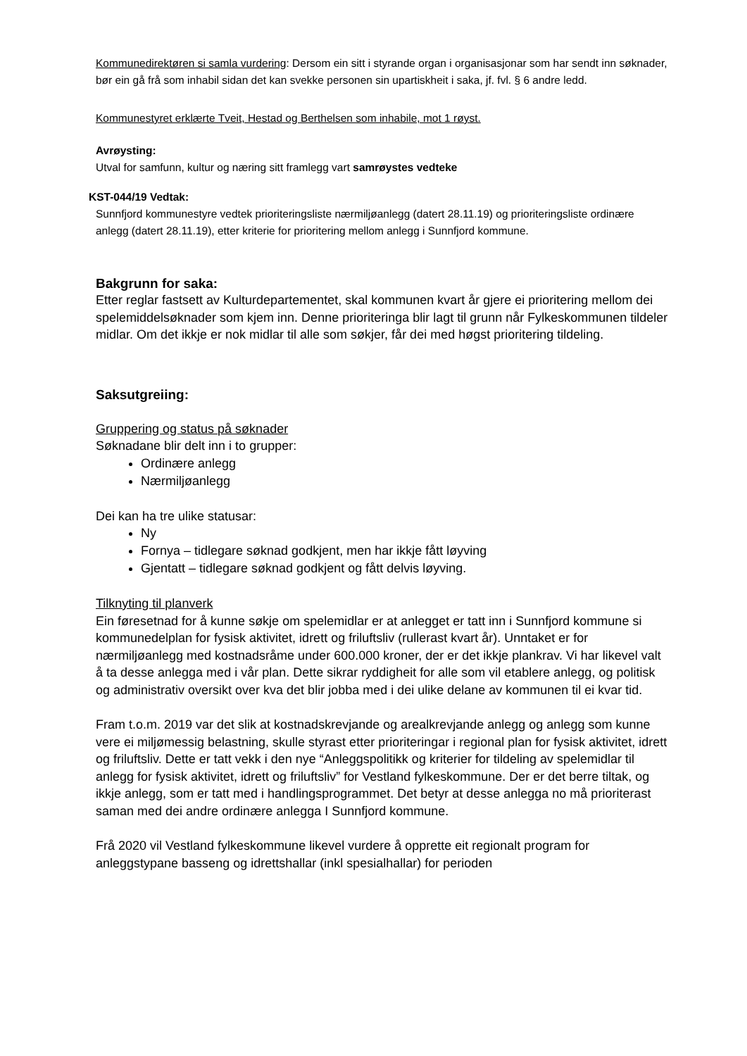Kommunedirektøren si samla vurdering: Dersom ein sitt i styrande organ i organisasjonar som har sendt inn søknader, bør ein gå frå som inhabil sidan det kan svekke personen sin upartiskheit i saka, jf. fvl. § 6 andre ledd.
Kommunestyret erklærte Tveit, Hestad og Berthelsen som inhabile, mot 1 røyst.
Avrøysting:
Utval for samfunn, kultur og næring sitt framlegg vart samrøystes vedteke
KST-044/19 Vedtak:
Sunnfjord kommunestyre vedtek prioriteringsliste nærmiljøanlegg (datert 28.11.19) og prioriteringsliste ordinære anlegg (datert 28.11.19), etter kriterie for prioritering mellom anlegg i Sunnfjord kommune.
Bakgrunn for saka:
Etter reglar fastsett av Kulturdepartementet, skal kommunen kvart år gjere ei prioritering mellom dei spelemiddelsøknader som kjem inn. Denne prioriteringa blir lagt til grunn når Fylkeskommunen tildeler midlar. Om det ikkje er nok midlar til alle som søkjer, får dei med høgst prioritering tildeling.
Saksutgreiing:
Gruppering og status på søknader
Søknadane blir delt inn i to grupper:
Ordinære anlegg
Nærmiljøanlegg
Dei kan ha tre ulike statusar:
Ny
Fornya – tidlegare søknad godkjent, men har ikkje fått løyving
Gjentatt – tidlegare søknad godkjent og fått delvis løyving.
Tilknyting til planverk
Ein føresetnad for å kunne søkje om spelemidlar er at anlegget er tatt inn i Sunnfjord kommune si kommunedelplan for fysisk aktivitet, idrett og friluftsliv (rullerast kvart år). Unntaket er for nærmiljøanlegg med kostnadsråme under 600.000 kroner, der er det ikkje plankrav. Vi har likevel valt å ta desse anlegga med i vår plan. Dette sikrar ryddigheit for alle som vil etablere anlegg, og politisk og administrativ oversikt over kva det blir jobba med i dei ulike delane av kommunen til ei kvar tid.
Fram t.o.m. 2019 var det slik at kostnadskrevjande og arealkrevjande anlegg og anlegg som kunne vere ei miljømessig belastning, skulle styrast etter prioriteringar i regional plan for fysisk aktivitet, idrett og friluftsliv. Dette er tatt vekk i den nye “Anleggspolitikk og kriterier for tildeling av spelemidlar til anlegg for fysisk aktivitet, idrett og friluftsliv” for Vestland fylkeskommune. Der er det berre tiltak, og ikkje anlegg, som er tatt med i handlingsprogrammet. Det betyr at desse anlegga no må prioriterast saman med dei andre ordinære anlegga I Sunnfjord kommune.
Frå 2020 vil Vestland fylkeskommune likevel vurdere å opprette eit regionalt program for anleggstypane basseng og idrettshallar (inkl spesialhallar) for perioden